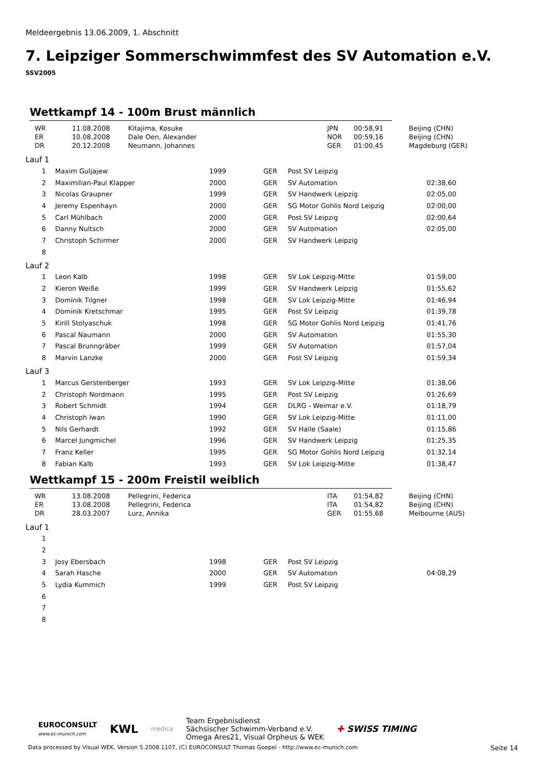Meldeergebnis 13.06.2009, 1. Abschnitt
7. Leipziger Sommerschwimmfest des SV Automation e.V.
SSV2005
Wettkampf 14 - 100m Brust männlich
| WR | 11.08.2008 | Kitajima, Kosuke | JPN | 00:58,91 | Beijing (CHN) |
| ER | 10.08.2008 | Dale Oen, Alexander | NOR | 00:59,16 | Beijing (CHN) |
| DR | 20.12.2008 | Neumann, Johannes | GER | 01:00,45 | Magdeburg (GER) |
Lauf 1
| 1 | | Maxim Guljajew | 1999 | GER | Post SV Leipzig | |
| 2 | | Maximilian-Paul Klapper | 2000 | GER | SV Automation | 02:38,60 |
| 3 | | Nicolas Graupner | 1999 | GER | SV Handwerk Leipzig | 02:05,00 |
| 4 | | Jeremy Espenhayn | 2000 | GER | SG Motor Gohlis Nord Leipzig | 02:00,00 |
| 5 | | Carl Mühlbach | 2000 | GER | Post SV Leipzig | 02:00,64 |
| 6 | | Danny Nultsch | 2000 | GER | SV Automation | 02:05,00 |
| 7 | | Christoph Schirmer | 2000 | GER | SV Handwerk Leipzig | |
| 8 | | | | | | |
Lauf 2
| 1 | | Leon Kalb | 1998 | GER | SV Lok Leipzig-Mitte | 01:59,00 |
| 2 | | Kieron Weiße | 1999 | GER | SV Handwerk Leipzig | 01:55,62 |
| 3 | | Dominik Tilgner | 1998 | GER | SV Lok Leipzig-Mitte | 01:46,94 |
| 4 | | Dominik Kretschmar | 1995 | GER | Post SV Leipzig | 01:39,78 |
| 5 | | Kirill Stolyaschuk | 1998 | GER | SG Motor Gohlis Nord Leipzig | 01:41,76 |
| 6 | | Pascal Naumann | 2000 | GER | SV Automation | 01:55,30 |
| 7 | | Pascal Brunngräber | 1999 | GER | SV Automation | 01:57,04 |
| 8 | | Marvin Lanzke | 2000 | GER | Post SV Leipzig | 01:59,34 |
Lauf 3
| 1 | | Marcus Gerstenberger | 1993 | GER | SV Lok Leipzig-Mitte | 01:38,06 |
| 2 | | Christoph Nordmann | 1995 | GER | Post SV Leipzig | 01:26,69 |
| 3 | | Robert Schmidt | 1994 | GER | DLRG - Weimar e.V. | 01:18,79 |
| 4 | | Christoph Iwan | 1990 | GER | SV Lok Leipzig-Mitte | 01:11,00 |
| 5 | | Nils Gerhardt | 1992 | GER | SV Halle (Saale) | 01:15,86 |
| 6 | | Marcel Jungmichel | 1996 | GER | SV Handwerk Leipzig | 01:25,35 |
| 7 | | Franz Keller | 1995 | GER | SG Motor Gohlis Nord Leipzig | 01:32,14 |
| 8 | | Fabian Kalb | 1993 | GER | SV Lok Leipzig-Mitte | 01:38,47 |
Wettkampf 15 - 200m Freistil weiblich
| WR | 13.08.2008 | Pellegrini, Federica | ITA | 01:54,82 | Beijing (CHN) |
| ER | 13.08.2008 | Pellegrini, Federica | ITA | 01:54,82 | Beijing (CHN) |
| DR | 28.03.2007 | Lurz, Annika | GER | 01:55,68 | Melbourne (AUS) |
Lauf 1
| 1 | | | | | | |
| 2 | | | | | | |
| 3 | | Josy Ebersbach | 1998 | GER | Post SV Leipzig | |
| 4 | | Sarah Hasche | 2000 | GER | SV Automation | 04:08,29 |
| 5 | | Lydia Kummich | 1999 | GER | Post SV Leipzig | |
| 6 | | | | | | |
| 7 | | | | | | |
| 8 | | | | | | |
EUROCONSULT
www.ec-munich.com
KWL
medica
Team Ergebnisdienst
Sächsischer Schwimm-Verband e.V.
Omega Ares21, Visual Orpheus & WEK
✚ SWISS TIMING
Data processed by Visual WEK, Version 5.2008.1107, (C) EUROCONSULT Thomas Goepel - http://www.ec-munich.com Seite 14